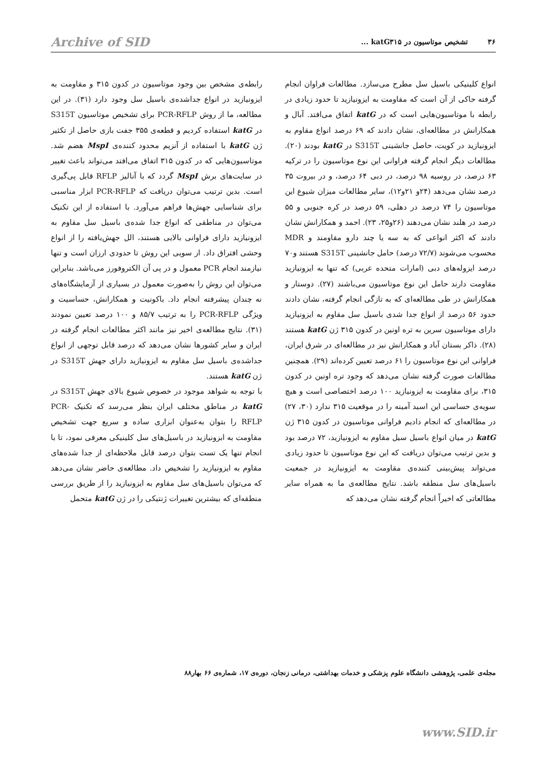۳۶ تشخیص موتاسیون در katG۳۱۵ ... Archive of SID
انواع کلینیکی باسیل سل مطرح می‌سازد. مطالعات فراوان انجام گرفته حاکی از آن است که مقاومت به ایزونیازید تا حدود زیادی در رابطه با موتاسیون‌هایی است که در katG اتفاق می‌افتد. آبال و همکارانش در مطالعه‌ای، نشان دادند که ۶۹ درصد انواع مقاوم به ایزونیازید در کویت، حاصل جانشینی S315T در katG بودند (۲۰). مطالعات دیگر انجام گرفته فراوانی این نوع موتاسیون را در ترکیه ۶۳ درصد، در روسیه ۹۸ درصد، در دبی ۶۴ درصد، و در بیروت ۳۵ درصد نشان می‌دهد (۲۴و ۲۱و۱۲)، سایر مطالعات میزان شیوع این موتاسیون را ۷۴ درصد در دهلی، ۵۹ درصد در کره جنوبی و ۵۵ درصد در هلند نشان می‌دهند (۲۶و۲۵، ۲۳). احمد و همکارانش نشان دادند که اکثر انواعی که به سه یا چند دارو مقاومند و MDR محسوب می‌شوند (۷۲/۷ درصد) حامل جانشینی S315T هستند و۷۰ درصد ایزوله‌های دبی (امارات متحده عربی) که تنها به ایزونیازید مقاومت دارند حامل این نوع موتاسیون می‌باشند (۲۷). دوستار و همکارانش در طی مطالعه‌ای که به تازگی انجام گرفته، نشان دادند حدود ۵۶ درصد از انواع جدا شدی باسیل سل مقاوم به ایزونیازید دارای موتاسیون سرین به تره اونین در کدون ۳۱۵ ژن katG هستند (۲۸). ذاکر بستان آباد و همکارانش نیز در مطالعه‌ای در شرق ایران، فراوانی این نوع موتاسیون را ۶۱ درصد تعیین کرده‌اند (۲۹). همچنین مطالعات صورت گرفته نشان می‌دهد که وجود تره اونین در کدون ۳۱۵، برای مقاومت به ایزونیازید ۱۰۰ درصد اختصاصی است و هیچ سویه‌ی حساسی این اسید آمینه را در موقعیت ۳۱۵ ندارد (۳۰، ۲۷) در مطالعه‌ای که انجام دادیم فراوانی موتاسیون در کدون ۳۱۵ ژن katG در میان انواع باسیل سیل مقاوم به ایزونیازید، ۷۲ درصد بود و بدین ترتیب می‌توان دریافت که این نوع موتاسیون تا حدود زیادی می‌تواند پیش‌بینی کننده‌ی مقاومت به ایزونیازید در جمعیت باسیل‌های سل منطقه باشد. نتایج مطالعه‌ی ما به همراه سایر مطالعاتی که اخیراً انجام گرفته نشان می‌دهد که
رابطه‌ی مشخص بین وجود موتاسیون در کدون ۳۱۵ و مقاومت به ایزونیازید در انواع جداشده‌ی باسیل سل وجود دارد (۳۱). در این مطالعه، ما از روش PCR-RFLP برای تشخیص موتاسیون S315T در katG استفاده کردیم و قطعه‌ی ۳۵۵ جفت بازی حاصل از تکثیر ژن katG با استفاده از آنزیم محدود کننده‌ی MspI هضم شد. موتاسیون‌هایی که در کدون ۳۱۵ اتفاق می‌افتد می‌تواند باعث تغییر در سایت‌های برش MspI گردد که با آنالیز RFLP قابل پی‌گیری است. بدین ترتیب می‌توان دریافت که PCR-RFLP ابزار مناسبی برای شناسایی جهش‌ها فراهم می‌آورد. با استفاده از این تکنیک می‌توان در مناطقی که انواع جدا شده‌ی باسیل سل مقاوم به ایزونیازید دارای فراوانی بالایی هستند، الل جهش‌یافته را از انواع وحشی افتراق داد. از سویی این روش تا حدودی ارزان است و تنها نیازمند انجام PCR معمول و در پی آن الکتروفورز می‌باشد. بنابراین می‌توان این روش را به‌صورت معمول در بسیاری از آزمایشگاه‌های نه چندان پیشرفته انجام داد. باکونیت و همکارانش، حساسیت و ویژگی PCR-RFLP را به ترتیب ۸۵/۷ و ۱۰۰ درصد تعیین نمودند (۳۱). نتایج مطالعه‌ی اخیر نیز مانند اکثر مطالعات انجام گرفته در ایران و سایر کشورها نشان می‌دهد که درصد قابل توجهی از انواع جداشده‌ی باسیل سل مقاوم به ایزونیازید دارای جهش S315T در ژن katG هستند.
با توجه به شواهد موجود در خصوص شیوع بالای جهش S315T در katG در مناطق مختلف ایران بنظر می‌رسد که تکنیک PCR-RFLP را بتوان به‌عنوان ابزاری ساده و سریع جهت تشخیص مقاومت به ابزونیازید در باسیل‌های سل کلینیکی معرفی نمود، تا با انجام تنها یک تست بتوان درصد قابل ملاحظه‌ای از جدا شده‌های مقاوم به ایزونیازید را تشخیص داد. مطالعه‌ی حاضر نشان می‌دهد که می‌توان باسیل‌های سل مقاوم به ایزونیازید را از طریق بررسی منطقه‌ای که بیشترین تغییرات ژنتیکی را در ژن katG متحمل
مجله‌ی علمی، پژوهشی دانشگاه علوم پزشکی و خدمات بهداشتی، درمانی زنجان، دوره‌ی ۱۷، شماره‌ی ۶۶ بهار۸۸
www.SID.ir